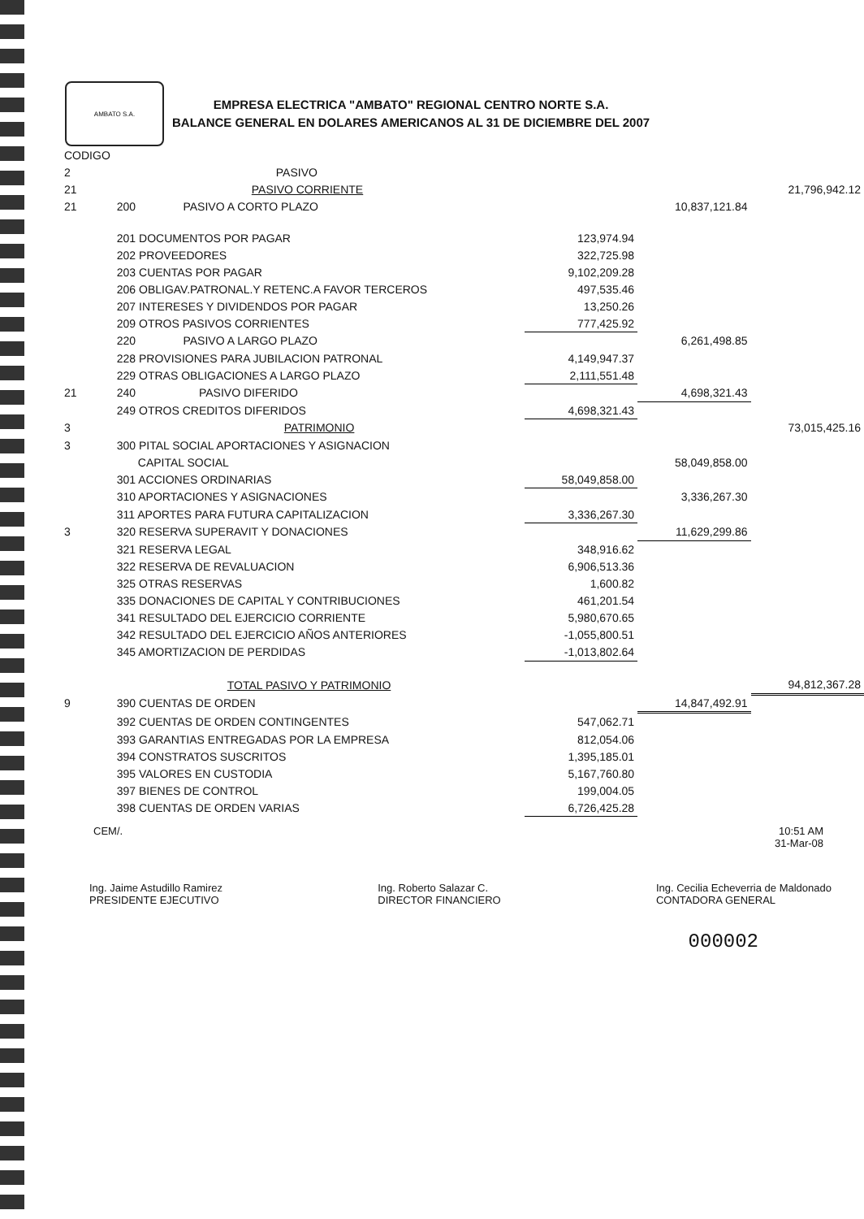AMBATO S.A.
EMPRESA ELECTRICA "AMBATO" REGIONAL CENTRO NORTE S.A.
BALANCE GENERAL EN DOLARES AMERICANOS AL 31 DE DICIEMBRE DEL 2007
| CODIGO | | | | |
| 2 | PASIVO | | | |
| 21 | PASIVO CORRIENTE | | | 21,796,942.12 |
| 21 | 200 PASIVO A CORTO PLAZO | | 10,837,121.84 | |
| | 201 DOCUMENTOS POR PAGAR | 123,974.94 | | |
| | 202 PROVEEDORES | 322,725.98 | | |
| | 203 CUENTAS POR PAGAR | 9,102,209.28 | | |
| | 206 OBLIGAV.PATRONAL.Y RETENC.A FAVOR TERCEROS | 497,535.46 | | |
| | 207 INTERESES Y DIVIDENDOS POR PAGAR | 13,250.26 | | |
| | 209 OTROS PASIVOS CORRIENTES | 777,425.92 | | |
| | 220 PASIVO A LARGO PLAZO | | 6,261,498.85 | |
| | 228 PROVISIONES PARA JUBILACION PATRONAL | 4,149,947.37 | | |
| | 229 OTRAS OBLIGACIONES A LARGO PLAZO | 2,111,551.48 | | |
| 21 | 240 PASIVO DIFERIDO | | 4,698,321.43 | |
| | 249 OTROS CREDITOS DIFERIDOS | 4,698,321.43 | | |
| 3 | PATRIMONIO | | | 73,015,425.16 |
| 3 | 300 PITAL SOCIAL APORTACIONES Y ASIGNACION | | | |
| | CAPITAL SOCIAL | | 58,049,858.00 | |
| | 301 ACCIONES ORDINARIAS | 58,049,858.00 | | |
| | 310 APORTACIONES Y ASIGNACIONES | | 3,336,267.30 | |
| | 311 APORTES PARA FUTURA CAPITALIZACION | 3,336,267.30 | | |
| 3 | 320 RESERVA SUPERAVIT Y DONACIONES | | 11,629,299.86 | |
| | 321 RESERVA LEGAL | 348,916.62 | | |
| | 322 RESERVA DE REVALUACION | 6,906,513.36 | | |
| | 325 OTRAS RESERVAS | 1,600.82 | | |
| | 335 DONACIONES DE CAPITAL Y CONTRIBUCIONES | 461,201.54 | | |
| | 341 RESULTADO DEL EJERCICIO CORRIENTE | 5,980,670.65 | | |
| | 342 RESULTADO DEL EJERCICIO AÑOS ANTERIORES | -1,055,800.51 | | |
| | 345 AMORTIZACION DE PERDIDAS | -1,013,802.64 | | |
| | TOTAL PASIVO Y PATRIMONIO | | | 94,812,367.28 |
| 9 | 390 CUENTAS DE ORDEN | | 14,847,492.91 | |
| | 392 CUENTAS DE ORDEN CONTINGENTES | 547,062.71 | | |
| | 393 GARANTIAS ENTREGADAS POR LA EMPRESA | 812,054.06 | | |
| | 394 CONSTRATOS SUSCRITOS | 1,395,185.01 | | |
| | 395 VALORES EN CUSTODIA | 5,167,760.80 | | |
| | 397 BIENES DE CONTROL | 199,004.05 | | |
| | 398 CUENTAS DE ORDEN VARIAS | 6,726,425.28 | | |
CEM/. 10:51 AM
31-Mar-08
Ing. Jaime Astudillo Ramirez
PRESIDENTE EJECUTIVO
Ing. Roberto Salazar C.
DIRECTOR FINANCIERO
Ing. Cecilia Echeverria de Maldonado
CONTADORA GENERAL
000002